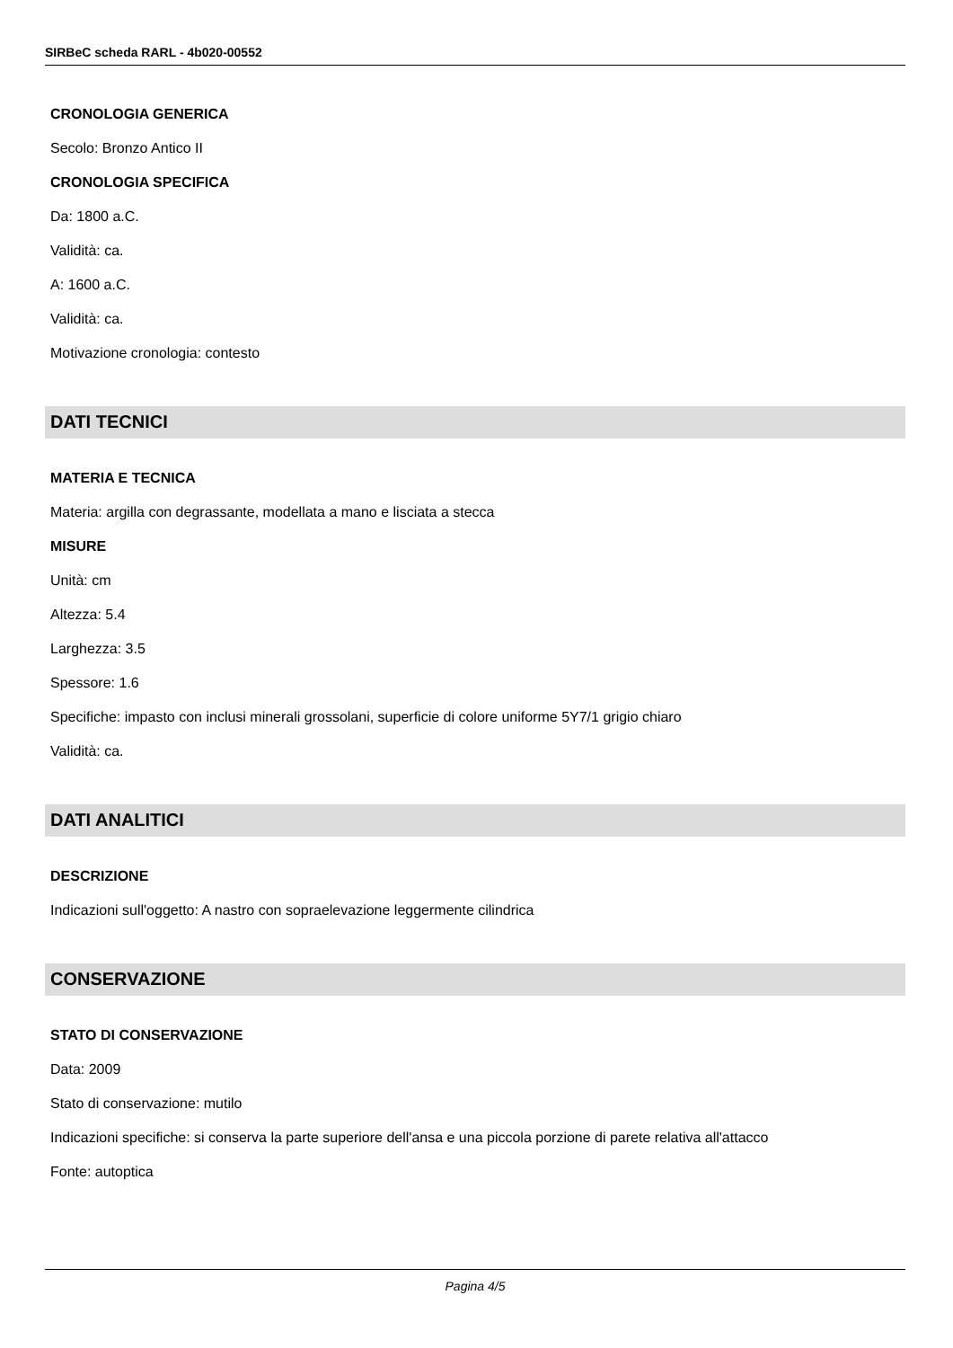SIRBeC scheda RARL - 4b020-00552
CRONOLOGIA GENERICA
Secolo: Bronzo Antico II
CRONOLOGIA SPECIFICA
Da: 1800 a.C.
Validità: ca.
A: 1600 a.C.
Validità: ca.
Motivazione cronologia: contesto
DATI TECNICI
MATERIA E TECNICA
Materia: argilla con degrassante, modellata a mano e lisciata a stecca
MISURE
Unità: cm
Altezza: 5.4
Larghezza: 3.5
Spessore: 1.6
Specifiche: impasto con inclusi minerali grossolani, superficie di colore uniforme 5Y7/1 grigio chiaro
Validità: ca.
DATI ANALITICI
DESCRIZIONE
Indicazioni sull'oggetto: A nastro con sopraelevazione leggermente cilindrica
CONSERVAZIONE
STATO DI CONSERVAZIONE
Data: 2009
Stato di conservazione: mutilo
Indicazioni specifiche: si conserva la parte superiore dell'ansa e una piccola porzione di parete relativa all'attacco
Fonte: autoptica
Pagina 4/5